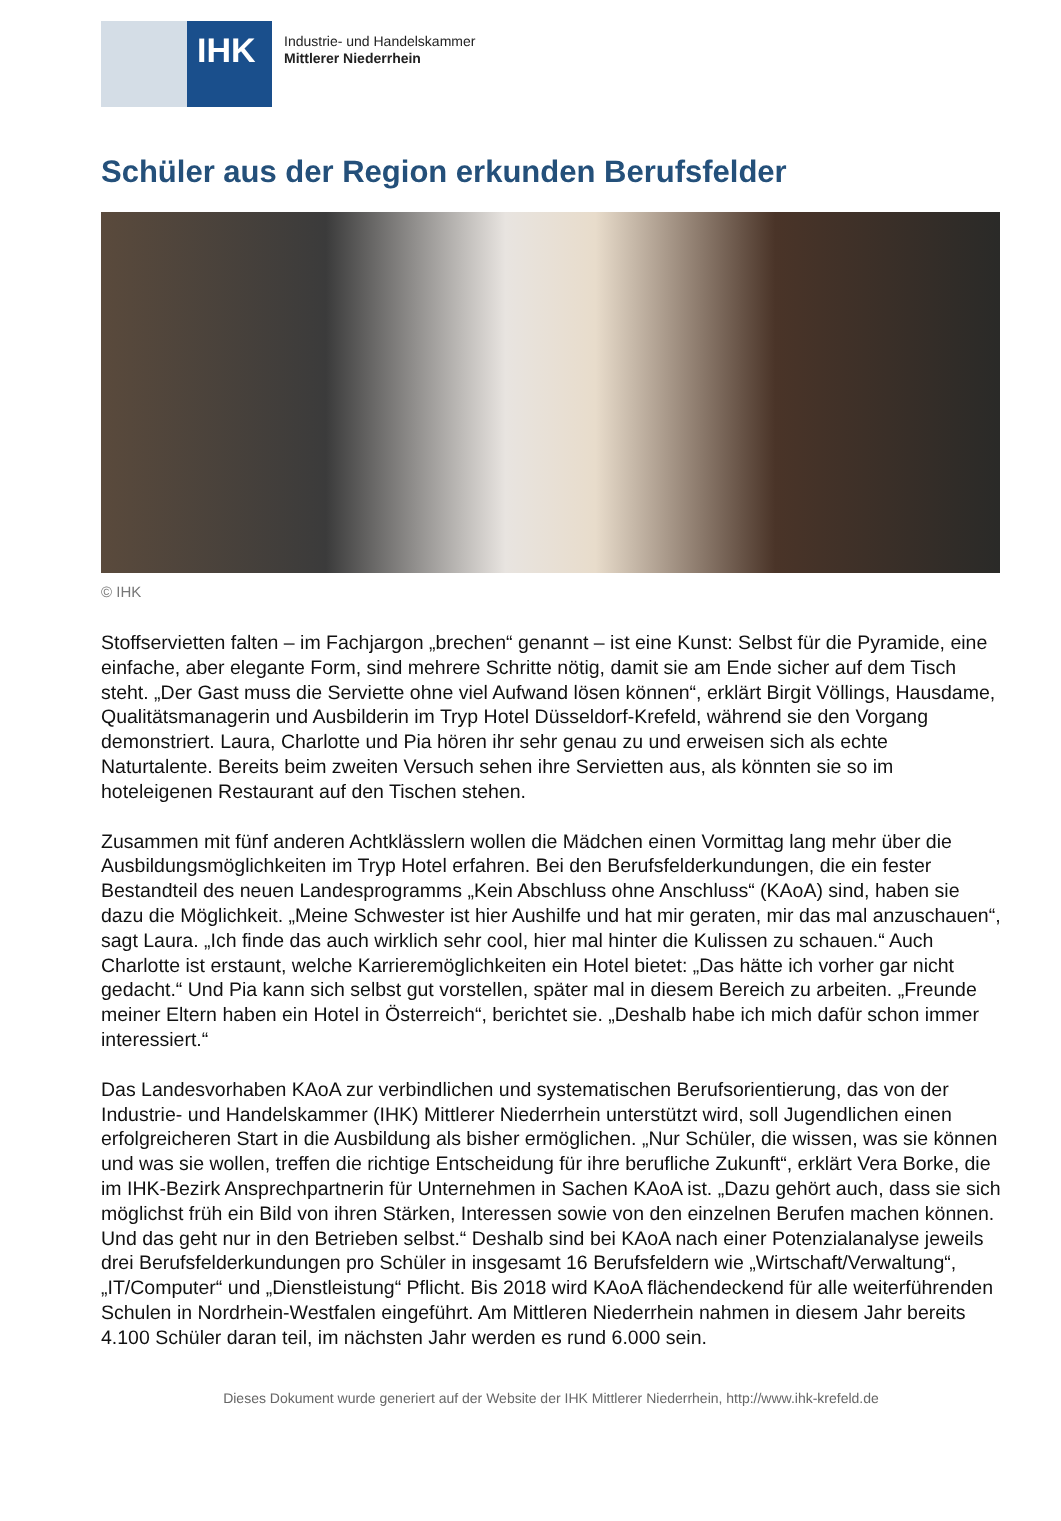IHK
Industrie- und Handelskammer
Mittlerer Niederrhein
Schüler aus der Region erkunden Berufsfelder
© IHK
Stoffservietten falten – im Fachjargon „brechen“ genannt – ist eine Kunst: Selbst für die Pyramide, eine einfache, aber elegante Form, sind mehrere Schritte nötig, damit sie am Ende sicher auf dem Tisch steht. „Der Gast muss die Serviette ohne viel Aufwand lösen können“, erklärt Birgit Völlings, Hausdame, Qualitätsmanagerin und Ausbilderin im Tryp Hotel Düsseldorf-Krefeld, während sie den Vorgang demonstriert. Laura, Charlotte und Pia hören ihr sehr genau zu und erweisen sich als echte Naturtalente. Bereits beim zweiten Versuch sehen ihre Servietten aus, als könnten sie so im hoteleigenen Restaurant auf den Tischen stehen.
Zusammen mit fünf anderen Achtklässlern wollen die Mädchen einen Vormittag lang mehr über die Ausbildungsmöglichkeiten im Tryp Hotel erfahren. Bei den Berufsfelderkundungen, die ein fester Bestandteil des neuen Landesprogramms „Kein Abschluss ohne Anschluss“ (KAoA) sind, haben sie dazu die Möglichkeit. „Meine Schwester ist hier Aushilfe und hat mir geraten, mir das mal anzuschauen“, sagt Laura. „Ich finde das auch wirklich sehr cool, hier mal hinter die Kulissen zu schauen.“ Auch Charlotte ist erstaunt, welche Karrieremöglichkeiten ein Hotel bietet: „Das hätte ich vorher gar nicht gedacht.“ Und Pia kann sich selbst gut vorstellen, später mal in diesem Bereich zu arbeiten. „Freunde meiner Eltern haben ein Hotel in Österreich“, berichtet sie. „Deshalb habe ich mich dafür schon immer interessiert.“
Das Landesvorhaben KAoA zur verbindlichen und systematischen Berufsorientierung, das von der Industrie- und Handelskammer (IHK) Mittlerer Niederrhein unterstützt wird, soll Jugendlichen einen erfolgreicheren Start in die Ausbildung als bisher ermöglichen. „Nur Schüler, die wissen, was sie können und was sie wollen, treffen die richtige Entscheidung für ihre berufliche Zukunft“, erklärt Vera Borke, die im IHK-Bezirk Ansprechpartnerin für Unternehmen in Sachen KAoA ist. „Dazu gehört auch, dass sie sich möglichst früh ein Bild von ihren Stärken, Interessen sowie von den einzelnen Berufen machen können. Und das geht nur in den Betrieben selbst.“ Deshalb sind bei KAoA nach einer Potenzialanalyse jeweils drei Berufsfelderkundungen pro Schüler in insgesamt 16 Berufsfeldern wie „Wirtschaft/Verwaltung“, „IT/Computer“ und „Dienstleistung“ Pflicht. Bis 2018 wird KAoA flächendeckend für alle weiterführenden Schulen in Nordrhein-Westfalen eingeführt. Am Mittleren Niederrhein nahmen in diesem Jahr bereits 4.100 Schüler daran teil, im nächsten Jahr werden es rund 6.000 sein.
Dieses Dokument wurde generiert auf der Website der IHK Mittlerer Niederrhein, http://www.ihk-krefeld.de